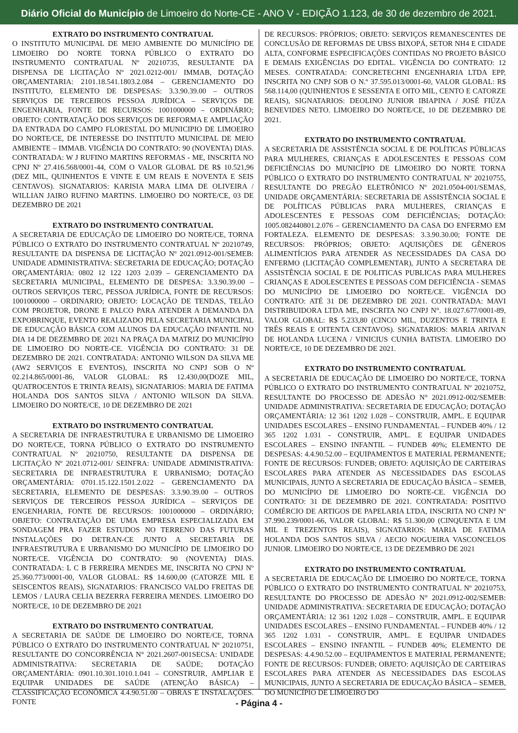Diário Oficial do Município de Limoeiro do Norte-CE - ANO V - EDIÇÃO 1.123, de 30 de dezembro de 2021.
EXTRATO DO INSTRUMENTO CONTRATUAL
O INSTITUTO MUNICIPAL DE MEIO AMBIENTE DO MUNICÍPIO DE LIMOEIRO DO NORTE TORNA PÚBLICO O EXTRATO DO INSTRUMENTO CONTRATUAL Nº 20210735, RESULTANTE DA DISPENSA DE LICITAÇÃO Nº 2021.0212-001/ IMMAB, DOTAÇÃO ORÇAMENTARIA: 2101.18.541.1803.2.084 – GERENCIAMENTO DO INSTITUTO, ELEMENTO DE DESPESAS: 3.3.90.39.00 – OUTROS SERVIÇOS DE TERCEIROS PESSOA JURÍDICA – SERVIÇOS DE ENGENHARIA, FONTE DE RECURSOS: 1001000000 – ORDINÁRIO; OBJETO: CONTRATAÇÃO DOS SERVIÇOS DE REFORMA E AMPLIAÇÃO DA ENTRADA DO CAMPO FLORESTAL DO MUNICIPIO DE LIMOEIRO DO NORTE/CE, DE INTERESSE DO INSTITUTO MUNICIPAL DE MEIO AMBIENTE – IMMAB. VIGÊNCIA DO CONTRATO: 90 (NOVENTA) DIAS. CONTRATADA: W J RUFINO MARTINS REFORMAS - ME, INSCRITA NO CPNJ Nº 27.416.568/0001-44, COM O VALOR GLOBAL DE R$ 10.521,96 (DEZ MIL, QUINHENTOS E VINTE E UM REAIS E NOVENTA E SEIS CENTAVOS). SIGNATARIOS: KARISIA MARA LIMA DE OLIVEIRA / WILLIAN JAIRO RUFINO MARTINS. LIMOEIRO DO NORTE/CE, 03 DE DEZEMBRO DE 2021
EXTRATO DO INSTRUMENTO CONTRATUAL
A SECRETARIA DE EDUCAÇÃO DE LIMOEIRO DO NORTE/CE, TORNA PÚBLICO O EXTRATO DO INSTRUMENTO CONTRATUAL Nº 20210749, RESULTANTE DA DISPENSA DE LICITAÇÃO Nº 2021.0912-001/SEMEB: UNIDADE ADMINISTRATIVA: SECRETARIA DE EDUCAÇÃO; DOTAÇÃO ORÇAMENTÁRIA: 0802 12 122 1203 2.039 – GERENCIAMENTO DA SECRETARIA MUNICIPAL, ELEMENTO DE DESPESA: 3.3.90.39.00 – OUTROS SERVIÇOS TERC, PESSOA JURÍDICA, FONTE DE RECURSOS: 1001000000 – ORDINARIO; OBJETO: LOCAÇÃO DE TENDAS, TELÃO COM PROJETOR, DRONE E PALCO PARA ATENDER A DEMANDA DA EXPOBRINQUE, EVENTO REALIZADO PELA SECRETARIA MUNICIPAL DE EDUCAÇÃO BÁSICA COM ALUNOS DA EDUCAÇÃO INFANTIL NO DIA 14 DE DEZEMBRO DE 2021 NA PRAÇA DA MATRIZ DO MUNICÍPIO DE LIMOEIRO DO NORTE-CE. VIGÊNCIA DO CONTRATO: 31 DE DEZEMBRO DE 2021. CONTRATADA: ANTONIO WILSON DA SILVA ME (AW2 SERVIÇOS E EVENTOS), INSCRITA NO CNPJ SOB O Nº 02.214.865/0001-86, VALOR GLOBAL: R$ 12.430,00(DOZE MIL, QUATROCENTOS E TRINTA REAIS), SIGNATARIOS: MARIA DE FATIMA HOLANDA DOS SANTOS SILVA / ANTONIO WILSON DA SILVA. LIMOEIRO DO NORTE/CE, 10 DE DEZEMBRO DE 2021
EXTRATO DO INSTRUMENTO CONTRATUAL
A SECRETARIA DE INFRAESTRUTURA E URBANISMO DE LIMOEIRO DO NORTE/CE, TORNA PÚBLICO O EXTRATO DO INSTRUMENTO CONTRATUAL Nº 20210750, RESULTANTE DA DISPENSA DE LICITAÇÃO Nº 2021.0712-001/ SEINFRA: UNIDADE ADMINISTRATIVA: SECRETARIA DE INFRAESTRUTURA E URBANISMO; DOTAÇÃO ORÇAMENTÁRIA: 0701.15.122.1501.2.022 – GERENCIAMENTO DA SECRETARIA, ELEMENTO DE DESPESAS: 3.3.90.39.00 – OUTROS SERVIÇOS DE TERCEIROS PESSOA JURÍDICA – SERVIÇOS DE ENGENHARIA, FONTE DE RECURSOS: 1001000000 – ORDINÁRIO; OBJETO: CONTRATAÇÃO DE UMA EMPRESA ESPECIALIZADA EM SONDAGEM PRA FAZER ESTUDOS NO TERRENO DAS FUTURAS INSTALAÇÕES DO DETRAN-CE JUNTO A SECRETARIA DE INFRAESTRUTURA E URBANISMO DO MUNICÍPIO DE LIMOEIRO DO NORTE/CE. VIGÊNCIA DO CONTRATO: 90 (NOVENTA) DIAS. CONTRATADA: L C B FERREIRA MENDES ME, INSCRITA NO CPNJ Nº 25.360.773/0001-00, VALOR GLOBAL: R$ 14.600,00 (CATORZE MIL E SEISCENTOS REAIS), SIGNATARIOS: FRANCISCO VALDO FREITAS DE LEMOS / LAURA CELIA BEZERRA FERREIRA MENDES. LIMOEIRO DO NORTE/CE, 10 DE DEZEMBRO DE 2021
EXTRATO DO INSTRUMENTO CONTRATUAL
A SECRETARIA DE SAÚDE DE LIMOEIRO DO NORTE/CE, TORNA PÚBLICO O EXTRATO DO INSTRUMENTO CONTRATUAL Nº 20210751, RESULTANTE DO CONCORRÊNCIA N° 2021.2607-001SECSA: UNIDADE ADMINISTRATIVA: SECRETARIA DE SAÚDE; DOTAÇÃO ORÇAMENTÁRIA: 0901.10.301.1010.1.041 – CONSTRUIR, AMPLIAR E EQUIPAR UNIDADES DE SAÚDE (ATENÇÃO BÁSICA) – CLASSIFICAÇÃO ECONÔMICA 4.4.90.51.00 – OBRAS E INSTALAÇÕES. FONTE
DE RECURSOS: PRÓPRIOS; OBJETO: SERVIÇOS REMANESCENTES DE CONCLUSÃO DE REFORMAS DE UBSS BIXOPÁ, SETOR NH4 E CIDADE ALTA, CONFORME ESPECIFICAÇÕES CONTIDAS NO PROJETO BÁSICO E DEMAIS EXIGÊNCIAS DO EDITAL. VIGÊNCIA DO CONTRATO: 12 MESES. CONTRATADA: CONCRETECHNI ENGENHARIA LTDA EPP, INSCRITA NO CNPJ SOB O N.º 37.595.013/0001-60, VALOR GLOBAL: R$ 568.114,00 (QUINHENTOS E SESSENTA E OITO MIL, CENTO E CATORZE REAIS), SIGNATARIOS: DEOLINO JUNIOR IBIAPINA / JOSÉ FIÚZA BENEVIDES NETO. LIMOEIRO DO NORTE/CE, 10 DE DEZEMBRO DE 2021.
EXTRATO DO INSTRUMENTO CONTRATUAL
A SECRETARIA DE ASSISTÊNCIA SOCIAL E DE POLÍTICAS PÚBLICAS PARA MULHERES, CRIANÇAS E ADOLESCENTES E PESSOAS COM DEFICIÊNCIAS DO MUNICÍPIO DE LIMOEIRO DO NORTE TORNA PÚBLICO O EXTRATO DO INSTRUMENTO CONTRATUAL Nº 20210755, RESULTANTE DO PREGÃO ELETRÔNICO Nº 2021.0504-001/SEMAS, UNIDADE ORÇAMENTÁRIA: SECRETARIA DE ASSISTÊNCIA SOCIAL E DE POLÍTICAS PÚBLICAS PARA MULHERES, CRIANÇAS E ADOLESCENTES E PESSOAS COM DEFICIÊNCIAS; DOTAÇÃO: 1005.082440801.2.076 – GERENCIAMENTO DA CASA DO ENFERMO EM FORTALEZA. ELEMENTO DE DESPESAS: 3.3.90.30.00; FONTE DE RECURSOS: PRÓPRIOS; OBJETO: AQUISIÇÕES DE GÊNEROS ALIMENTÍCIOS PARA ATENDER AS NECESSIDADES DA CASA DO ENFERMO (LICITAÇÃO COMPLEMENTAR), JUNTO A SECRETARA DE ASSISTÊNCIA SOCIAL E DE POLITICAS PUBLICAS PARA MULHERES CRIANÇAS E ADOLESCENTES E PESSOAS COM DEFICIÊNCIA - SEMAS DO MUNICÍPIO DE LIMOEIRO DO NORTE/CE. VIGÊNCIA DO CONTRATO: ATÉ 31 DE DEZEMBRO DE 2021. CONTRATADA: MAVI DISTRIBUIDORA LTDA ME, INSCRITA NO CNPJ N°. 18.027.677/0001-89, VALOR GLOBAL: R$ 5.233,80 (CINCO MIL, DUZENTOS E TRINTA E TRÊS REAIS E OITENTA CENTAVOS). SIGNATARIOS: MARIA ARIVAN DE HOLANDA LUCENA / VINICIUS CUNHA BATISTA. LIMOEIRO DO NORTE/CE, 10 DE DEZEMBRO DE 2021.
EXTRATO DO INSTRUMENTO CONTRATUAL
A SECRETARIA DE EDUCAÇÃO DE LIMOEIRO DO NORTE/CE, TORNA PÚBLICO O EXTRATO DO INSTRUMENTO CONTRATUAL Nº 20210752, RESULTANTE DO PROCESSO DE ADESÃO N° 2021.0912-002/SEMEB: UNIDADE ADMINISTRATIVA: SECRETARIA DE EDUCAÇÃO; DOTAÇÃO ORÇAMENTÁRIA: 12 361 1202 1.028 – CONSTRUIR, AMPL. E EQUIPAR UNIDADES ESCOLARES – ENSINO FUNDAMENTAL – FUNDEB 40% / 12 365 1202 1.031 - CONSTRUIR, AMPL. E EQUIPAR UNIDADES ESCOLARES – ENSINO INFANTIL – FUNDEB 40%; ELEMENTO DE DESPESAS: 4.4.90.52.00 – EQUIPAMENTOS E MATERIAL PERMANENTE; FONTE DE RECURSOS: FUNDEB; OBJETO: AQUISIÇÃO DE CARTEIRAS ESCOLARES PARA ATENDER AS NECESSIDADES DAS ESCOLAS MUNICIPAIS, JUNTO A SECRETARIA DE EDUCAÇÃO BÁSICA – SEMEB, DO MUNICÍPIO DE LIMOEIRO DO NORTE-CE. VIGÊNCIA DO CONTRATO: 31 DE DEZEMBRO DE 2021. CONTRATADA: POSITIVO COMÉRCIO DE ARTIGOS DE PAPELARIA LTDA, INSCRITA NO CNPJ Nº 37.990.239/0001-66, VALOR GLOBAL: R$ 51.300,00 (CINQUENTA E UM MIL E TREZENTOS REAIS), SIGNATARIOS: MARIA DE FATIMA HOLANDA DOS SANTOS SILVA / AECIO NOGUEIRA VASCONCELOS JUNIOR. LIMOEIRO DO NORTE/CE, 13 DE DEZEMBRO DE 2021
EXTRATO DO INSTRUMENTO CONTRATUAL
A SECRETARIA DE EDUCAÇÃO DE LIMOEIRO DO NORTE/CE, TORNA PÚBLICO O EXTRATO DO INSTRUMENTO CONTRATUAL Nº 20210753, RESULTANTE DO PROCESSO DE ADESÃO N° 2021.0912-002/SEMEB: UNIDADE ADMINISTRATIVA: SECRETARIA DE EDUCAÇÃO; DOTAÇÃO ORÇAMENTÁRIA: 12 361 1202 1.028 – CONSTRUIR, AMPL. E EQUIPAR UNIDADES ESCOLARES – ENSINO FUNDAMENTAL – FUNDEB 40% / 12 365 1202 1.031 - CONSTRUIR, AMPL. E EQUIPAR UNIDADES ESCOLARES – ENSINO INFANTIL – FUNDEB 40%; ELEMENTO DE DESPESAS: 4.4.90.52.00 – EQUIPAMENTOS E MATERIAL PERMANENTE; FONTE DE RECURSOS: FUNDEB; OBJETO: AQUISIÇÃO DE CARTEIRAS ESCOLARES PARA ATENDER AS NECESSIDADES DAS ESCOLAS MUNICIPAIS, JUNTO A SECRETARIA DE EDUCAÇÃO BÁSICA – SEMEB, DO MUNICÍPIO DE LIMOEIRO DO
- Página 4 -